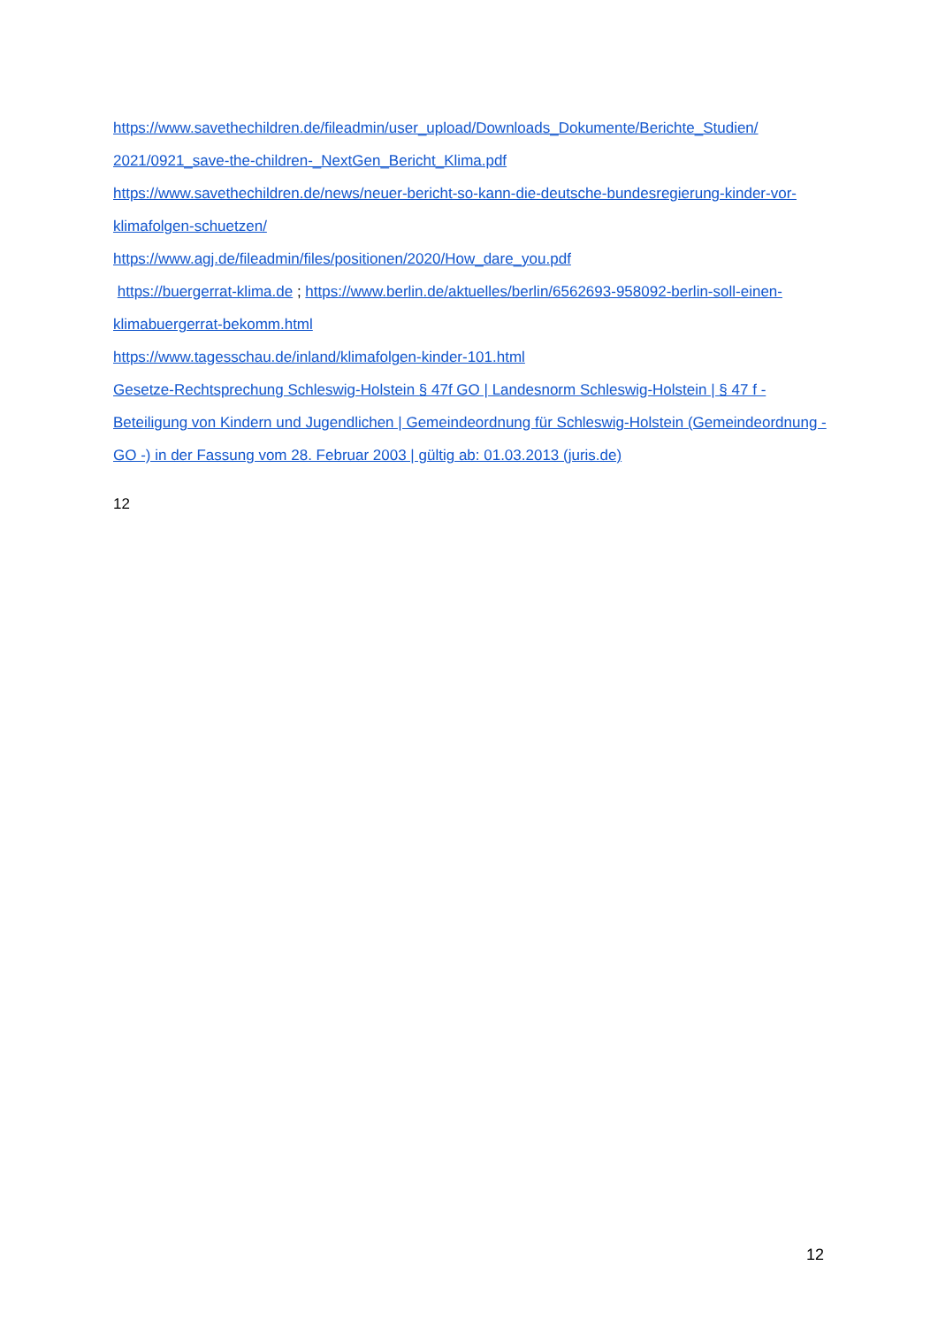https://www.savethechildren.de/fileadmin/user_upload/Downloads_Dokumente/Berichte_Studien/ 2021/0921_save-the-children-_NextGen_Bericht_Klima.pdf
https://www.savethechildren.de/news/neuer-bericht-so-kann-die-deutsche-bundesregierung-kinder-vor-klimafolgen-schuetzen/
https://www.agj.de/fileadmin/files/positionen/2020/How_dare_you.pdf
https://buergerrat-klima.de ; https://www.berlin.de/aktuelles/berlin/6562693-958092-berlin-soll-einen-klimabuergerrat-bekomm.html
https://www.tagesschau.de/inland/klimafolgen-kinder-101.html
Gesetze-Rechtsprechung Schleswig-Holstein § 47f GO | Landesnorm Schleswig-Holstein | § 47 f - Beteiligung von Kindern und Jugendlichen | Gemeindeordnung für Schleswig-Holstein (Gemeindeordnung - GO -) in der Fassung vom 28. Februar 2003 | gültig ab: 01.03.2013 (juris.de)
12
12